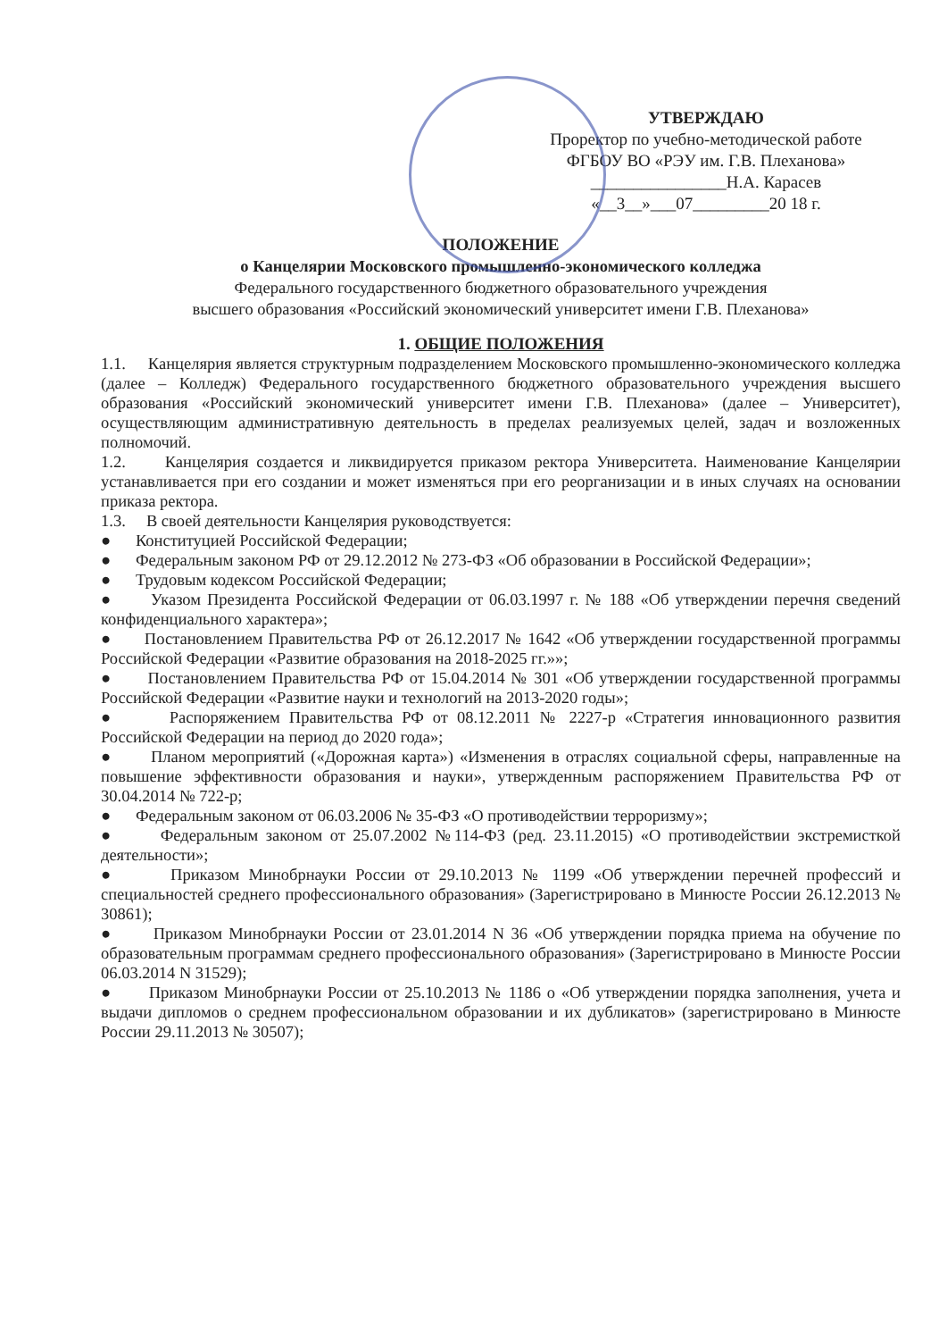УТВЕРЖДАЮ
Проректор по учебно-методической работе
ФГБОУ ВО «РЭУ им. Г.В. Плеханова»
________________Н.А. Карасев
«__3__»___07_________20 18 г.
ПОЛОЖЕНИЕ
о Канцелярии Московского промышленно-экономического колледжа
Федерального государственного бюджетного образовательного учреждения
высшего образования «Российский экономический университет имени Г.В. Плеханова»
1. ОБЩИЕ ПОЛОЖЕНИЯ
1.1. Канцелярия является структурным подразделением Московского промышленно-экономического колледжа (далее – Колледж) Федерального государственного бюджетного образовательного учреждения высшего образования «Российский экономический университет имени Г.В. Плеханова» (далее – Университет), осуществляющим административную деятельность в пределах реализуемых целей, задач и возложенных полномочий.
1.2. Канцелярия создается и ликвидируется приказом ректора Университета. Наименование Канцелярии устанавливается при его создании и может изменяться при его реорганизации и в иных случаях на основании приказа ректора.
1.3. В своей деятельности Канцелярия руководствуется:
● Конституцией Российской Федерации;
● Федеральным законом РФ от 29.12.2012 № 273-ФЗ «Об образовании в Российской Федерации»;
● Трудовым кодексом Российской Федерации;
● Указом Президента Российской Федерации от 06.03.1997 г. № 188 «Об утверждении перечня сведений конфиденциального характера»;
● Постановлением Правительства РФ от 26.12.2017 № 1642 «Об утверждении государственной программы Российской Федерации «Развитие образования на 2018-2025 гг.»»;
● Постановлением Правительства РФ от 15.04.2014 № 301 «Об утверждении государственной программы Российской Федерации «Развитие науки и технологий на 2013-2020 годы»;
● Распоряжением Правительства РФ от 08.12.2011 № 2227-р «Стратегия инновационного развития Российской Федерации на период до 2020 года»;
● Планом мероприятий («Дорожная карта») «Изменения в отраслях социальной сферы, направленные на повышение эффективности образования и науки», утвержденным распоряжением Правительства РФ от 30.04.2014 № 722-р;
● Федеральным законом от 06.03.2006 № 35-ФЗ «О противодействии терроризму»;
● Федеральным законом от 25.07.2002 №114-ФЗ (ред. 23.11.2015) «О противодействии экстремисткой деятельности»;
● Приказом Минобрнауки России от 29.10.2013 № 1199 «Об утверждении перечней профессий и специальностей среднего профессионального образования» (Зарегистрировано в Минюсте России 26.12.2013 № 30861);
● Приказом Минобрнауки России от 23.01.2014 N 36 «Об утверждении порядка приема на обучение по образовательным программам среднего профессионального образования» (Зарегистрировано в Минюсте России 06.03.2014 N 31529);
● Приказом Минобрнауки России от 25.10.2013 № 1186 о «Об утверждении порядка заполнения, учета и выдачи дипломов о среднем профессиональном образовании и их дубликатов» (зарегистрировано в Минюсте России 29.11.2013 № 30507);